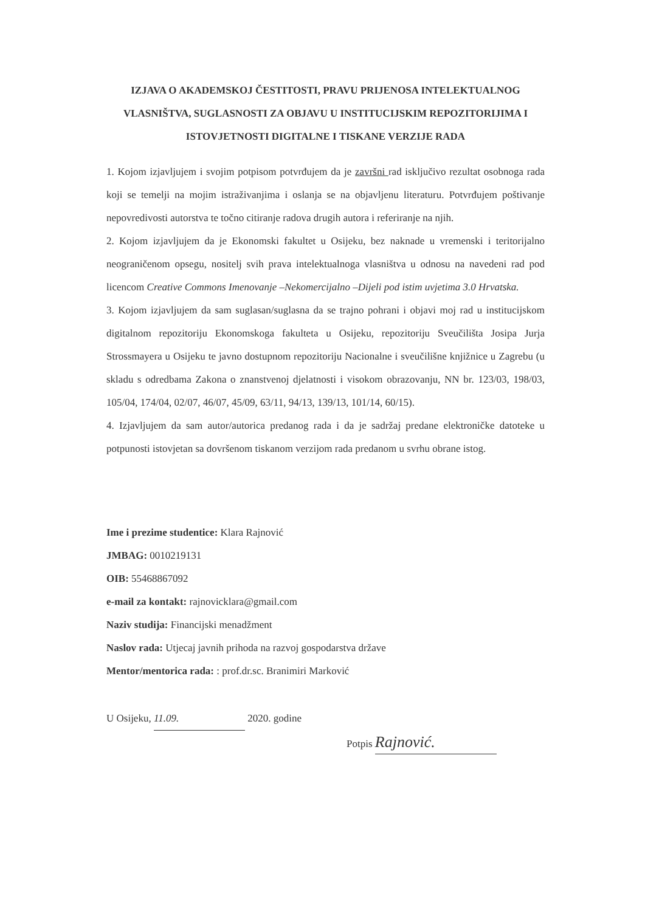IZJAVA O AKADEMSKOJ ČESTITOSTI, PRAVU PRIJENOSA INTELEKTUALNOG VLASNIŠTVA, SUGLASNOSTI ZA OBJAVU U INSTITUCIJSKIM REPOZITORIJIMA I ISTOVJETNOSTI DIGITALNE I TISKANE VERZIJE RADA
1. Kojom izjavljujem i svojim potpisom potvrđujem da je završni rad isključivo rezultat osobnoga rada koji se temelji na mojim istraživanjima i oslanja se na objavljenu literaturu. Potvrđujem poštivanje nepovredivosti autorstva te točno citiranje radova drugih autora i referiranje na njih.
2. Kojom izjavljujem da je Ekonomski fakultet u Osijeku, bez naknade u vremenski i teritorijalno neograničenom opsegu, nositelj svih prava intelektualnoga vlasništva u odnosu na navedeni rad pod licencom Creative Commons Imenovanje –Nekomercijalno –Dijeli pod istim uvjetima 3.0 Hrvatska.
3. Kojom izjavljujem da sam suglasan/suglasna da se trajno pohrani i objavi moj rad u institucijskom digitalnom repozitoriju Ekonomskoga fakulteta u Osijeku, repozitoriju Sveučilišta Josipa Jurja Strossmayera u Osijeku te javno dostupnom repozitoriju Nacionalne i sveučilišne knjižnice u Zagrebu (u skladu s odredbama Zakona o znanstvenoj djelatnosti i visokom obrazovanju, NN br. 123/03, 198/03, 105/04, 174/04, 02/07, 46/07, 45/09, 63/11, 94/13, 139/13, 101/14, 60/15).
4. Izjavljujem da sam autor/autorica predanog rada i da je sadržaj predane elektroničke datoteke u potpunosti istovjetan sa dovršenom tiskanom verzijom rada predanom u svrhu obrane istog.
Ime i prezime studentice: Klara Rajnović
JMBAG: 0010219131
OIB: 55468867092
e-mail za kontakt: rajnovicklara@gmail.com
Naziv studija: Financijski menadžment
Naslov rada: Utjecaj javnih prihoda na razvoj gospodarstva države
Mentor/mentorica rada: : prof.dr.sc. Branimiri Marković
U Osijeku, 11.09. 2020. godine
Potpis Rajnović.